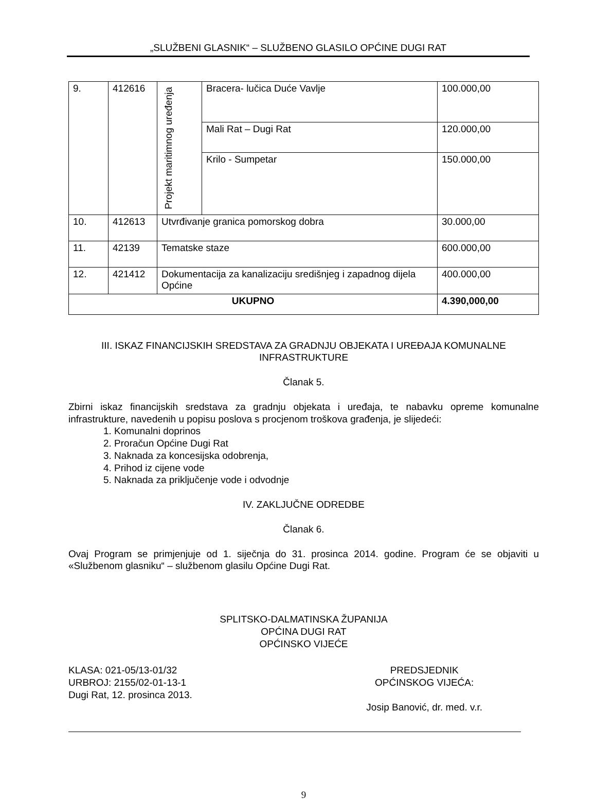„SLUŽBENI GLASNIK“ – SLUŽBENO GLASILO OPĆINE DUGI RAT
| 9. | 412616 | Projekt maritimnog uređenja | Bracera- lučica Duće Vavlje | 100.000,00 |
| | | | Mali Rat – Dugi Rat | 120.000,00 |
| | | | Krilo - Sumpetar | 150.000,00 |
| 10. | 412613 | Utvrđivanje granica pomorskog dobra | | 30.000,00 |
| 11. | 42139 | Tematske staze | | 600.000,00 |
| 12. | 421412 | Dokumentacija za kanalizaciju središnjeg i zapadnog dijela Općine | | 400.000,00 |
| UKUPNO | | | | 4.390,000,00 |
III. ISKAZ FINANCIJSKIH SREDSTAVA ZA GRADNJU OBJEKATA I UREĐAJA KOMUNALNE INFRASTRUKTURE
Članak 5.
Zbirni iskaz financijskih sredstava za gradnju objekata i uređaja, te nabavku opreme komunalne infrastrukture, navedenih u popisu poslova s procjenom troškova građenja, je slijedeći:
1. Komunalni doprinos
2. Proračun Općine Dugi Rat
3. Naknada za koncesijska odobrenja,
4. Prihod iz cijene vode
5. Naknada za priključenje vode i odvodnje
IV. ZAKLJUČNE ODREDBE
Članak 6.
Ovaj Program se primjenjuje od 1. siječnja do 31. prosinca 2014. godine. Program će se objaviti u «Službenom glasniku“ – službenom glasilu Općine Dugi Rat.
SPLITSKO-DALMATINSKA ŽUPANIJA
OPĆINA DUGI RAT
OPĆINSKO VIJEĆE
KLASA: 021-05/13-01/32
URBROJ: 2155/02-01-13-1
Dugi Rat, 12. prosinca 2013.
PREDSJEDNIK
OPĆINSKOG VIJEĆA:
Josip Banović, dr. med. v.r.
9